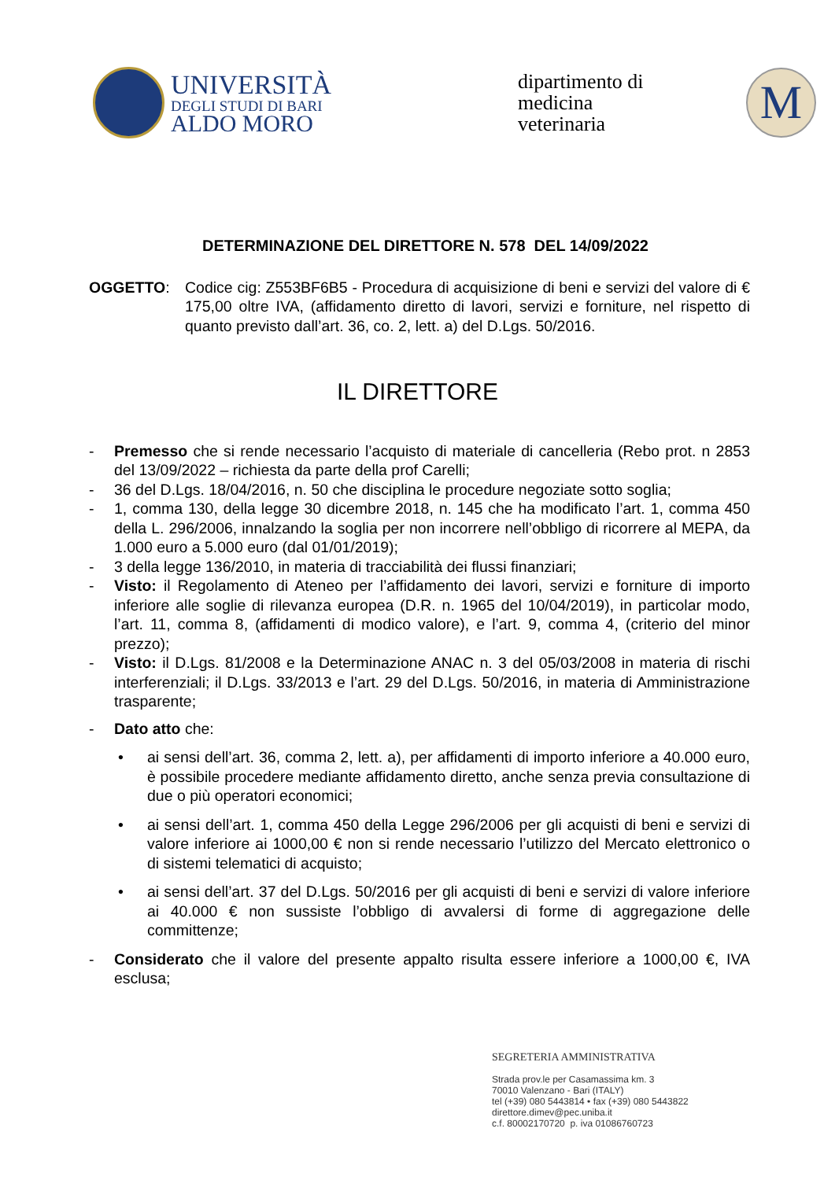UNIVERSITÀ
DEGLI STUDI DI BARI
ALDO MORO
dipartimento di
medicina
veterinaria
M
DETERMINAZIONE DEL DIRETTORE N. 578 DEL 14/09/2022
OGGETTO: Codice cig: Z553BF6B5 - Procedura di acquisizione di beni e servizi del valore di € 175,00 oltre IVA, (affidamento diretto di lavori, servizi e forniture, nel rispetto di quanto previsto dall’art. 36, co. 2, lett. a) del D.Lgs. 50/2016.
IL DIRETTORE
- Premesso che si rende necessario l’acquisto di materiale di cancelleria (Rebo prot. n 2853 del 13/09/2022 – richiesta da parte della prof Carelli;
- 36 del D.Lgs. 18/04/2016, n. 50 che disciplina le procedure negoziate sotto soglia;
- 1, comma 130, della legge 30 dicembre 2018, n. 145 che ha modificato l’art. 1, comma 450 della L. 296/2006, innalzando la soglia per non incorrere nell’obbligo di ricorrere al MEPA, da 1.000 euro a 5.000 euro (dal 01/01/2019);
- 3 della legge 136/2010, in materia di tracciabilità dei flussi finanziari;
- Visto: il Regolamento di Ateneo per l’affidamento dei lavori, servizi e forniture di importo inferiore alle soglie di rilevanza europea (D.R. n. 1965 del 10/04/2019), in particolar modo, l’art. 11, comma 8, (affidamenti di modico valore), e l’art. 9, comma 4, (criterio del minor prezzo);
- Visto: il D.Lgs. 81/2008 e la Determinazione ANAC n. 3 del 05/03/2008 in materia di rischi interferenziali; il D.Lgs. 33/2013 e l’art. 29 del D.Lgs. 50/2016, in materia di Amministrazione trasparente;
- Dato atto che:
• ai sensi dell’art. 36, comma 2, lett. a), per affidamenti di importo inferiore a 40.000 euro, è possibile procedere mediante affidamento diretto, anche senza previa consultazione di due o più operatori economici;
• ai sensi dell’art. 1, comma 450 della Legge 296/2006 per gli acquisti di beni e servizi di valore inferiore ai 1000,00 € non si rende necessario l’utilizzo del Mercato elettronico o di sistemi telematici di acquisto;
• ai sensi dell’art. 37 del D.Lgs. 50/2016 per gli acquisti di beni e servizi di valore inferiore ai 40.000 € non sussiste l’obbligo di avvalersi di forme di aggregazione delle committenze;
- Considerato che il valore del presente appalto risulta essere inferiore a 1000,00 €, IVA esclusa;
SEGRETERIA AMMINISTRATIVA
Strada prov.le per Casamassima km. 3
70010 Valenzano - Bari (ITALY)
tel (+39) 080 5443814 • fax (+39) 080 5443822
direttore.dimev@pec.uniba.it
c.f. 80002170720 p. iva 01086760723